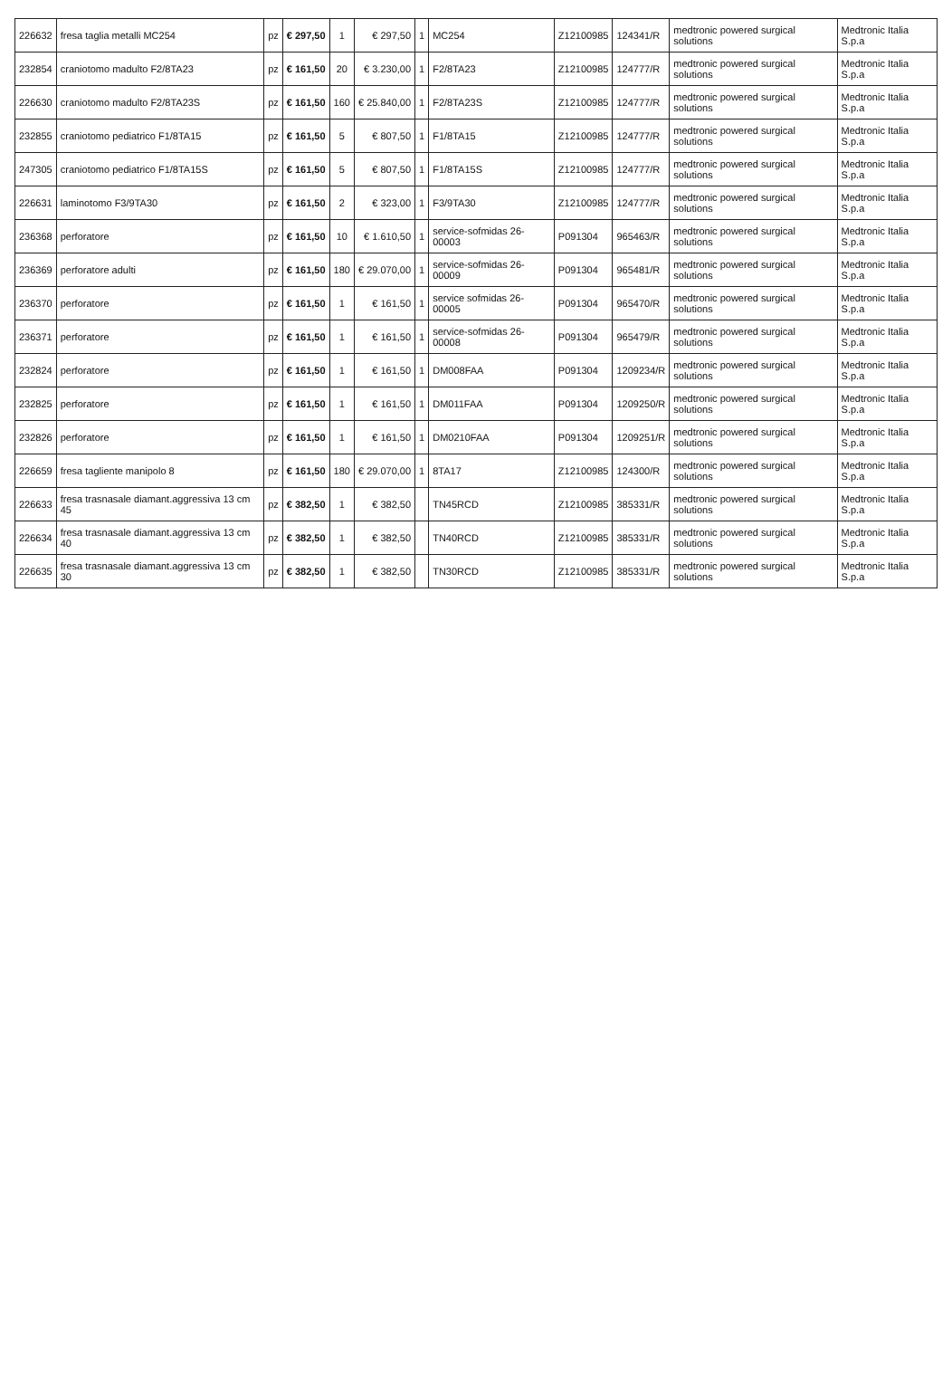| 226632 | fresa taglia metalli MC254 | pz | € 297,50 | 1 | € 297,50 | 1 | MC254 | Z12100985 | 124341/R | medtronic powered surgical solutions | Medtronic Italia S.p.a |
| 232854 | craniotomo madulto F2/8TA23 | pz | € 161,50 | 20 | € 3.230,00 | 1 | F2/8TA23 | Z12100985 | 124777/R | medtronic powered surgical solutions | Medtronic Italia S.p.a |
| 226630 | craniotomo madulto F2/8TA23S | pz | € 161,50 | 160 | € 25.840,00 | 1 | F2/8TA23S | Z12100985 | 124777/R | medtronic powered surgical solutions | Medtronic Italia S.p.a |
| 232855 | craniotomo pediatrico F1/8TA15 | pz | € 161,50 | 5 | € 807,50 | 1 | F1/8TA15 | Z12100985 | 124777/R | medtronic powered surgical solutions | Medtronic Italia S.p.a |
| 247305 | craniotomo pediatrico F1/8TA15S | pz | € 161,50 | 5 | € 807,50 | 1 | F1/8TA15S | Z12100985 | 124777/R | medtronic powered surgical solutions | Medtronic Italia S.p.a |
| 226631 | laminotomo F3/9TA30 | pz | € 161,50 | 2 | € 323,00 | 1 | F3/9TA30 | Z12100985 | 124777/R | medtronic powered surgical solutions | Medtronic Italia S.p.a |
| 236368 | perforatore | pz | € 161,50 | 10 | € 1.610,50 | 1 | service-sofmidas 26-00003 | P091304 | 965463/R | medtronic powered surgical solutions | Medtronic Italia S.p.a |
| 236369 | perforatore adulti | pz | € 161,50 | 180 | € 29.070,00 | 1 | service-sofmidas 26-00009 | P091304 | 965481/R | medtronic powered surgical solutions | Medtronic Italia S.p.a |
| 236370 | perforatore | pz | € 161,50 | 1 | € 161,50 | 1 | service sofmidas 26-00005 | P091304 | 965470/R | medtronic powered surgical solutions | Medtronic Italia S.p.a |
| 236371 | perforatore | pz | € 161,50 | 1 | € 161,50 | 1 | service-sofmidas 26-00008 | P091304 | 965479/R | medtronic powered surgical solutions | Medtronic Italia S.p.a |
| 232824 | perforatore | pz | € 161,50 | 1 | € 161,50 | 1 | DM008FAA | P091304 | 1209234/R | medtronic powered surgical solutions | Medtronic Italia S.p.a |
| 232825 | perforatore | pz | € 161,50 | 1 | € 161,50 | 1 | DM011FAA | P091304 | 1209250/R | medtronic powered surgical solutions | Medtronic Italia S.p.a |
| 232826 | perforatore | pz | € 161,50 | 1 | € 161,50 | 1 | DM0210FAA | P091304 | 1209251/R | medtronic powered surgical solutions | Medtronic Italia S.p.a |
| 226659 | fresa tagliente manipolo 8 | pz | € 161,50 | 180 | € 29.070,00 | 1 | 8TA17 | Z12100985 | 124300/R | medtronic powered surgical solutions | Medtronic Italia S.p.a |
| 226633 | fresa trasnasale diamant.aggressiva 13 cm 45 | pz | € 382,50 | 1 | € 382,50 | | TN45RCD | Z12100985 | 385331/R | medtronic powered surgical solutions | Medtronic Italia S.p.a |
| 226634 | fresa trasnasale diamant.aggressiva 13 cm 40 | pz | € 382,50 | 1 | € 382,50 | | TN40RCD | Z12100985 | 385331/R | medtronic powered surgical solutions | Medtronic Italia S.p.a |
| 226635 | fresa trasnasale diamant.aggressiva 13 cm 30 | pz | € 382,50 | 1 | € 382,50 | | TN30RCD | Z12100985 | 385331/R | medtronic powered surgical solutions | Medtronic Italia S.p.a |